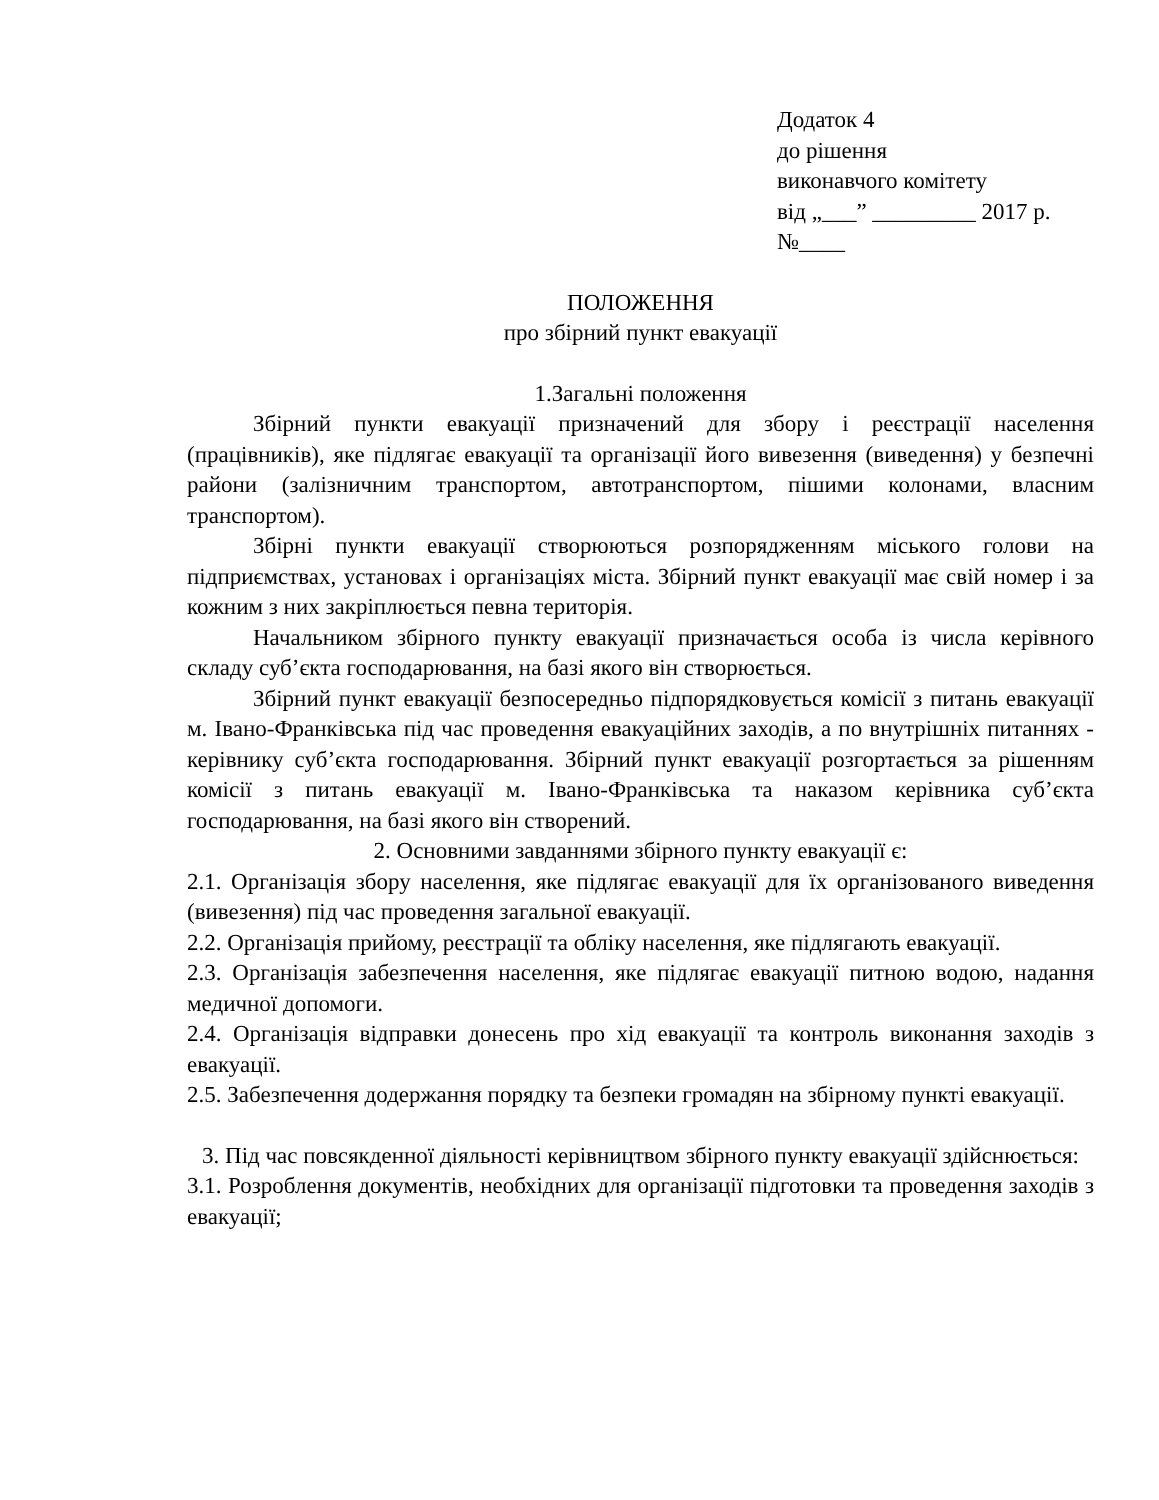Додаток 4
до рішення
виконавчого комітету
від „___” _________ 2017 р.
№____
ПОЛОЖЕННЯ
про збірний пункт евакуації
1.Загальні положення
Збірний пункти евакуації призначений для збору і реєстрації населення (працівників), яке підлягає евакуації та організації його вивезення (виведення) у безпечні райони (залізничним транспортом, автотранспортом, пішими колонами, власним транспортом).
Збірні пункти евакуації створюються розпорядженням міського голови на підприємствах, установах і організаціях міста. Збірний пункт евакуації має свій номер і за кожним з них закріплюється певна територія.
Начальником збірного пункту евакуації призначається особа із числа керівного складу суб’єкта господарювання, на базі якого він створюється.
Збірний пункт евакуації безпосередньо підпорядковується комісії з питань евакуації м. Івано-Франківська під час проведення евакуаційних заходів, а по внутрішніх питаннях - керівнику суб’єкта господарювання. Збірний пункт евакуації розгортається за рішенням комісії з питань евакуації м. Івано-Франківська та наказом керівника суб’єкта господарювання, на базі якого він створений.
2. Основними завданнями збірного пункту евакуації є:
2.1. Організація збору населення, яке підлягає евакуації для їх організованого виведення (вивезення) під час проведення загальної евакуації.
2.2. Організація прийому, реєстрації та обліку населення, яке підлягають евакуації.
2.3. Організація забезпечення населення, яке підлягає евакуації питною водою, надання медичної допомоги.
2.4. Організація відправки донесень про хід евакуації та контроль виконання заходів з евакуації.
2.5. Забезпечення додержання порядку та безпеки громадян на збірному пункті евакуації.
3. Під час повсякденної діяльності керівництвом збірного пункту евакуації здійснюється:
3.1. Розроблення документів, необхідних для організації підготовки та проведення заходів з евакуації;